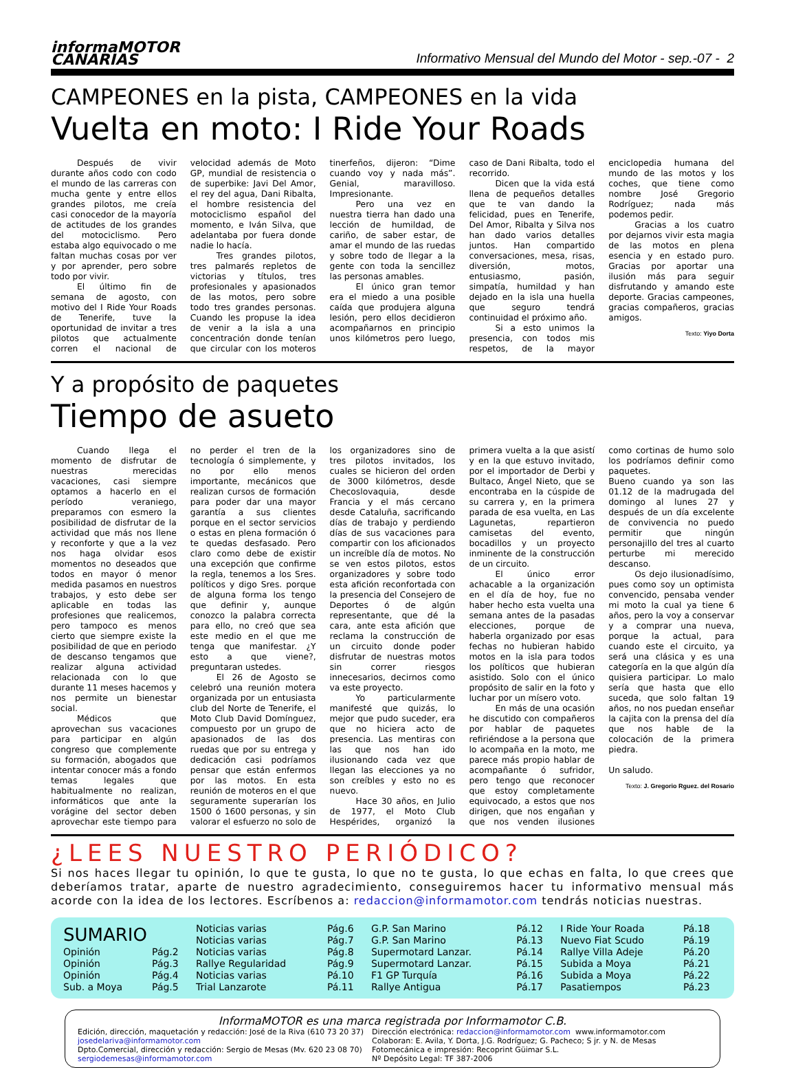informaMOTOR
CANARIAS
Informativo Mensual del Mundo del Motor - sep.-07 - 2
CAMPEONES en la pista, CAMPEONES en la vida
Vuelta en moto: I Ride Your Roads
Después de vivir durante años codo con codo el mundo de las carreras con mucha gente y entre ellos grandes pilotos, me creía casi conocedor de la mayoría de actitudes de los grandes del motociclismo. Pero estaba algo equivocado o me faltan muchas cosas por ver y por aprender, pero sobre todo por vivir.
El último fin de semana de agosto, con motivo del I Ride Your Roads de Tenerife, tuve la oportunidad de invitar a tres pilotos que actualmente corren el nacional de velocidad además de Moto GP, mundial de resistencia o de superbike: Javi Del Amor, el rey del agua, Dani Ribalta, el hombre resistencia del motociclismo español del momento, e Iván Silva, que adelantaba por fuera donde nadie lo hacía.
Tres grandes pilotos, tres palmarés repletos de victorias y títulos, tres profesionales y apasionados de las motos, pero sobre todo tres grandes personas. Cuando les propuse la idea de venir a la isla a una concentración donde tenían que circular con los moteros tinerfeños, dijeron: “Dime cuando voy y nada más”. Genial, maravilloso. Impresionante.
Pero una vez en nuestra tierra han dado una lección de humildad, de cariño, de saber estar, de amar el mundo de las ruedas y sobre todo de llegar a la gente con toda la sencillez las personas amables.
El único gran temor era el miedo a una posible caída que produjera alguna lesión, pero ellos decidieron acompañarnos en principio unos kilómetros pero luego, caso de Dani Ribalta, todo el recorrido.
Dicen que la vida está llena de pequeños detalles que te van dando la felicidad, pues en Tenerife, Del Amor, Ribalta y Silva nos han dado varios detalles juntos. Han compartido conversaciones, mesa, risas, diversión, motos, entusiasmo, pasión, simpatía, humildad y han dejado en la isla una huella que seguro tendrá continuidad el próximo año.
Si a esto unimos la presencia, con todos mis respetos, de la mayor enciclopedia humana del mundo de las motos y los coches, que tiene como nombre José Gregorio Rodríguez; nada más podemos pedir.
Gracias a los cuatro por dejarnos vivir esta magia de las motos en plena esencia y en estado puro. Gracias por aportar una ilusión más para seguir disfrutando y amando este deporte. Gracias campeones, gracias compañeros, gracias amigos.
Texto: Yiyo Dorta
Y a propósito de paquetes
Tiempo de asueto
Cuando llega el momento de disfrutar de nuestras merecidas vacaciones, casi siempre optamos a hacerlo en el período veraniego, preparamos con esmero la posibilidad de disfrutar de la actividad que más nos llene y reconforte y que a la vez nos haga olvidar esos momentos no deseados que todos en mayor ó menor medida pasamos en nuestros trabajos, y esto debe ser aplicable en todas las profesiones que realicemos, pero tampoco es menos cierto que siempre existe la posibilidad de que en periodo de descanso tengamos que realizar alguna actividad relacionada con lo que durante 11 meses hacemos y nos permite un bienestar social.
Médicos que aprovechan sus vacaciones para participar en algún congreso que complemente su formación, abogados que intentar conocer más a fondo temas legales que habitualmente no realizan, informáticos que ante la vorágine del sector deben aprovechar este tiempo para no perder el tren de la tecnología ó simplemente, y no por ello menos importante, mecánicos que realizan cursos de formación para poder dar una mayor garantía a sus clientes porque en el sector servicios o estas en plena formación ó te quedas desfasado. Pero claro como debe de existir una excepción que confirme la regla, tenemos a los Sres. políticos y digo Sres. porque de alguna forma los tengo que definir y, aunque conozco la palabra correcta para ello, no creó que sea este medio en el que me tenga que manifestar. ¿Y esto a que viene?, preguntaran ustedes.
El 26 de Agosto se celebró una reunión motera organizada por un entusiasta club del Norte de Tenerife, el Moto Club David Domínguez, compuesto por un grupo de apasionados de las dos ruedas que por su entrega y dedicación casi podríamos pensar que están enfermos por las motos. En esta reunión de moteros en el que seguramente superarían los 1500 ó 1600 personas, y sin valorar el esfuerzo no solo de los organizadores sino de tres pilotos invitados, los cuales se hicieron del orden de 3000 kilómetros, desde Checoslovaquia, desde Francia y el más cercano desde Cataluña, sacrificando días de trabajo y perdiendo días de sus vacaciones para compartir con los aficionados un increíble día de motos. No se ven estos pilotos, estos organizadores y sobre todo esta afición reconfortada con la presencia del Consejero de Deportes ó de algún representante, que dé la cara, ante esta afición que reclama la construcción de un circuito donde poder disfrutar de nuestras motos sin correr riesgos innecesarios, decirnos como va este proyecto.
Yo particularmente manifesté que quizás, lo mejor que pudo suceder, era que no hiciera acto de presencia. Las mentiras con las que nos han ido ilusionando cada vez que llegan las elecciones ya no son creíbles y esto no es nuevo.
Hace 30 años, en Julio de 1977, el Moto Club Hespérides, organizó la primera vuelta a la que asistí y en la que estuvo invitado, por el importador de Derbi y Bultaco, Ángel Nieto, que se encontraba en la cúspide de su carrera y, en la primera parada de esa vuelta, en Las Lagunetas, repartieron camisetas del evento, bocadillos y un proyecto inminente de la construcción de un circuito.
El único error achacable a la organización en el día de hoy, fue no haber hecho esta vuelta una semana antes de la pasadas elecciones, porque de haberla organizado por esas fechas no hubieran habido motos en la isla para todos los políticos que hubieran asistido. Solo con el único propósito de salir en la foto y luchar por un mísero voto.
En más de una ocasión he discutido con compañeros por hablar de paquetes refiriéndose a la persona que lo acompaña en la moto, me parece más propio hablar de acompañante ó sufridor, pero tengo que reconocer que estoy completamente equivocado, a estos que nos dirigen, que nos engañan y que nos venden ilusiones como cortinas de humo solo los podríamos definir como paquetes.
Bueno cuando ya son las 01.12 de la madrugada del domingo al lunes 27 y después de un día excelente de convivencia no puedo permitir que ningún personajillo del tres al cuarto perturbe mi merecido descanso.
Os dejo ilusionadísimo, pues como soy un optimista convencido, pensaba vender mi moto la cual ya tiene 6 años, pero la voy a conservar y a comprar una nueva, porque la actual, para cuando este el circuito, ya será una clásica y es una categoría en la que algún día quisiera participar. Lo malo sería que hasta que ello suceda, que solo faltan 19 años, no nos puedan enseñar la cajita con la prensa del día que nos hable de la colocación de la primera piedra.
Un saludo.
Texto: J. Gregorio Rguez. del Rosario
¿LEES NUESTRO PERIÓDICO?
Si nos haces llegar tu opinión, lo que te gusta, lo que no te gusta, lo que echas en falta, lo que crees que deberíamos tratar, aparte de nuestro agradecimiento, conseguiremos hacer tu informativo mensual más acorde con la idea de los lectores. Escríbenos a: redaccion@informamotor.com tendrás noticias nuestras.
| SUMARIO | | Noticias varias | Pág.6 | G.P. San Marino | Pá.12 | I Ride Your Roada | Pá.18 |
| | | Noticias varias | Pág.7 | G.P. San Marino | Pá.13 | Nuevo Fiat Scudo | Pá.19 |
| Opinión | Pág.2 | Noticias varias | Pág.8 | Supermotard Lanzar. | Pá.14 | Rallye Villa Adeje | Pá.20 |
| Opinión | Pág.3 | Rallye Regularidad | Pág.9 | Supermotard Lanzar. | Pá.15 | Subida a Moya | Pá.21 |
| Opinión | Pág.4 | Noticias varias | Pá.10 | F1 GP Turquía | Pá.16 | Subida a Moya | Pá.22 |
| Sub. a Moya | Pág.5 | Trial Lanzarote | Pá.11 | Rallye Antigua | Pá.17 | Pasatiempos | Pá.23 |
InformaMOTOR es una marca registrada por Informamotor C.B.
Edición, dirección, maquetación y redacción: José de la Riva (610 73 20 37)
josedelariva@informamotor.com
Dpto.Comercial, dirección y redacción: Sergio de Mesas (Mv. 620 23 08 70)
sergiodemesas@informamotor.com
Dirección electrónica: redaccion@informamotor.com www.informamotor.com
Colaboran: E. Avila, Y. Dorta, J.G. Rodríguez; G. Pacheco; S jr. y N. de Mesas
Fotomecánica e impresión: Recoprint Güimar S.L.
Nº Depósito Legal: TF 387-2006